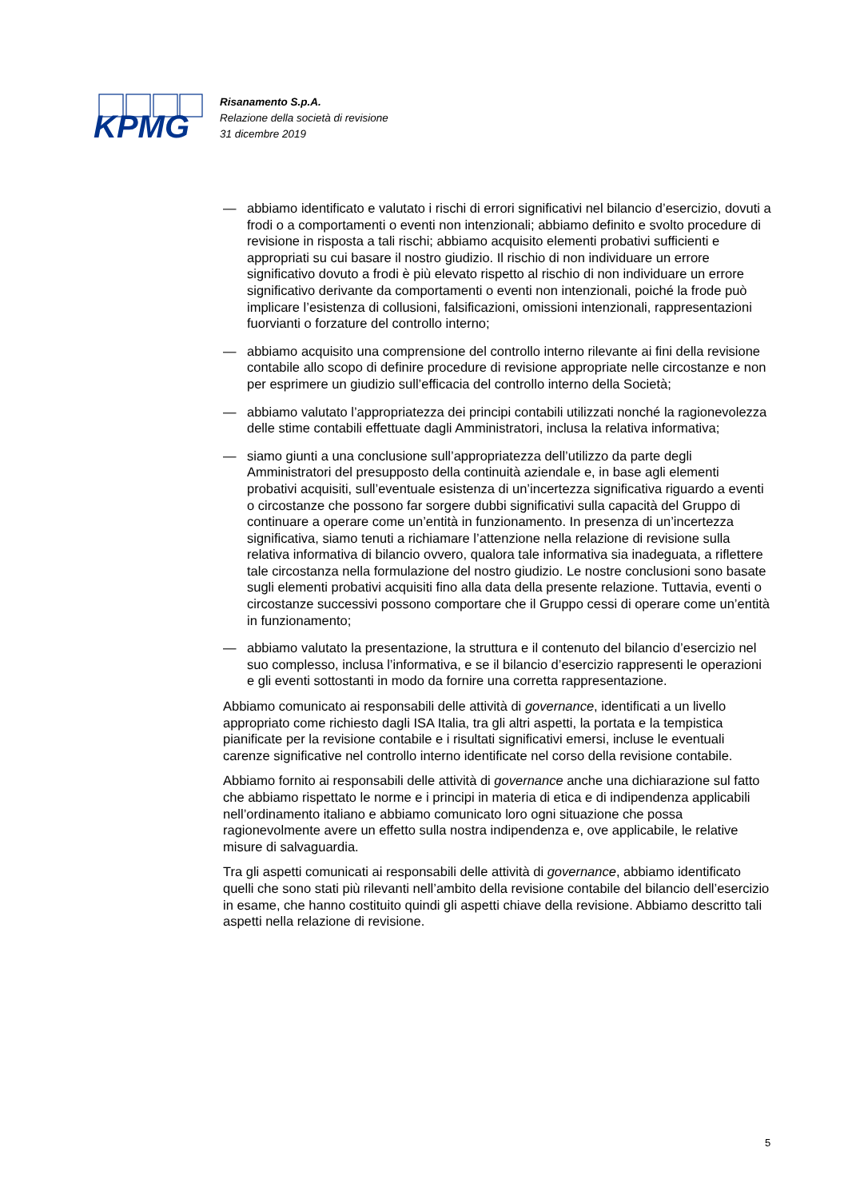KPMG
Risanamento S.p.A.
Relazione della società di revisione
31 dicembre 2019
— abbiamo identificato e valutato i rischi di errori significativi nel bilancio d’esercizio, dovuti a frodi o a comportamenti o eventi non intenzionali; abbiamo definito e svolto procedure di revisione in risposta a tali rischi; abbiamo acquisito elementi probativi sufficienti e appropriati su cui basare il nostro giudizio. Il rischio di non individuare un errore significativo dovuto a frodi è più elevato rispetto al rischio di non individuare un errore significativo derivante da comportamenti o eventi non intenzionali, poiché la frode può implicare l’esistenza di collusioni, falsificazioni, omissioni intenzionali, rappresentazioni fuorvianti o forzature del controllo interno;
— abbiamo acquisito una comprensione del controllo interno rilevante ai fini della revisione contabile allo scopo di definire procedure di revisione appropriate nelle circostanze e non per esprimere un giudizio sull’efficacia del controllo interno della Società;
— abbiamo valutato l’appropriatezza dei principi contabili utilizzati nonché la ragionevolezza delle stime contabili effettuate dagli Amministratori, inclusa la relativa informativa;
— siamo giunti a una conclusione sull’appropriatezza dell’utilizzo da parte degli Amministratori del presupposto della continuità aziendale e, in base agli elementi probativi acquisiti, sull’eventuale esistenza di un’incertezza significativa riguardo a eventi o circostanze che possono far sorgere dubbi significativi sulla capacità del Gruppo di continuare a operare come un’entità in funzionamento. In presenza di un’incertezza significativa, siamo tenuti a richiamare l’attenzione nella relazione di revisione sulla relativa informativa di bilancio ovvero, qualora tale informativa sia inadeguata, a riflettere tale circostanza nella formulazione del nostro giudizio. Le nostre conclusioni sono basate sugli elementi probativi acquisiti fino alla data della presente relazione. Tuttavia, eventi o circostanze successivi possono comportare che il Gruppo cessi di operare come un’entità in funzionamento;
— abbiamo valutato la presentazione, la struttura e il contenuto del bilancio d’esercizio nel suo complesso, inclusa l’informativa, e se il bilancio d’esercizio rappresenti le operazioni e gli eventi sottostanti in modo da fornire una corretta rappresentazione.
Abbiamo comunicato ai responsabili delle attività di governance, identificati a un livello appropriato come richiesto dagli ISA Italia, tra gli altri aspetti, la portata e la tempistica pianificate per la revisione contabile e i risultati significativi emersi, incluse le eventuali carenze significative nel controllo interno identificate nel corso della revisione contabile.
Abbiamo fornito ai responsabili delle attività di governance anche una dichiarazione sul fatto che abbiamo rispettato le norme e i principi in materia di etica e di indipendenza applicabili nell’ordinamento italiano e abbiamo comunicato loro ogni situazione che possa ragionevolmente avere un effetto sulla nostra indipendenza e, ove applicabile, le relative misure di salvaguardia.
Tra gli aspetti comunicati ai responsabili delle attività di governance, abbiamo identificato quelli che sono stati più rilevanti nell’ambito della revisione contabile del bilancio dell’esercizio in esame, che hanno costituito quindi gli aspetti chiave della revisione. Abbiamo descritto tali aspetti nella relazione di revisione.
5